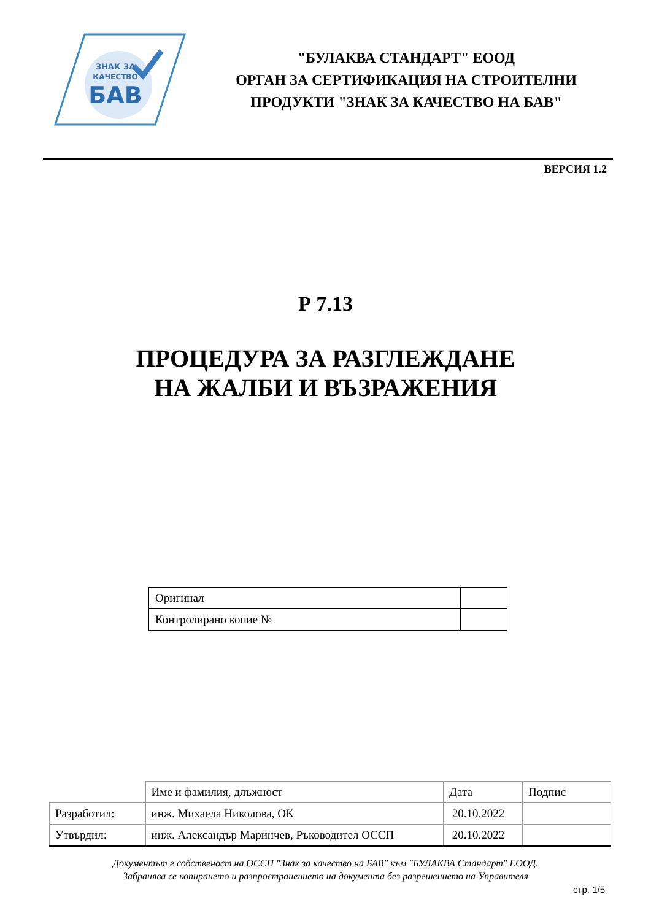ЗНАК ЗА
КАЧЕСТВО
БАВ
"БУЛАКВА СТАНДАРТ" ЕООД
ОРГАН ЗА СЕРТИФИКАЦИЯ НА СТРОИТЕЛНИ
ПРОДУКТИ "ЗНАК ЗА КАЧЕСТВО НА БАВ"
ВЕРСИЯ 1.2
Р 7.13
ПРОЦЕДУРА ЗА РАЗГЛЕЖДАНЕ
НА ЖАЛБИ И ВЪЗРАЖЕНИЯ
| Оригинал | |
| Контролирано копие № | |
| | Име и фамилия, длъжност | Дата | Подпис |
| Разработил: | инж. Михаела Николова, ОК | 20.10.2022 | |
| Утвърдил: | инж. Александър Маринчев, Ръководител ОССП | 20.10.2022 | |
Документът е собственост на ОССП "Знак за качество на БАВ" към "БУЛАКВА Стандарт" ЕООД.
Забранява се копирането и разпространението на документа без разрешението на Управителя
стр. 1/5